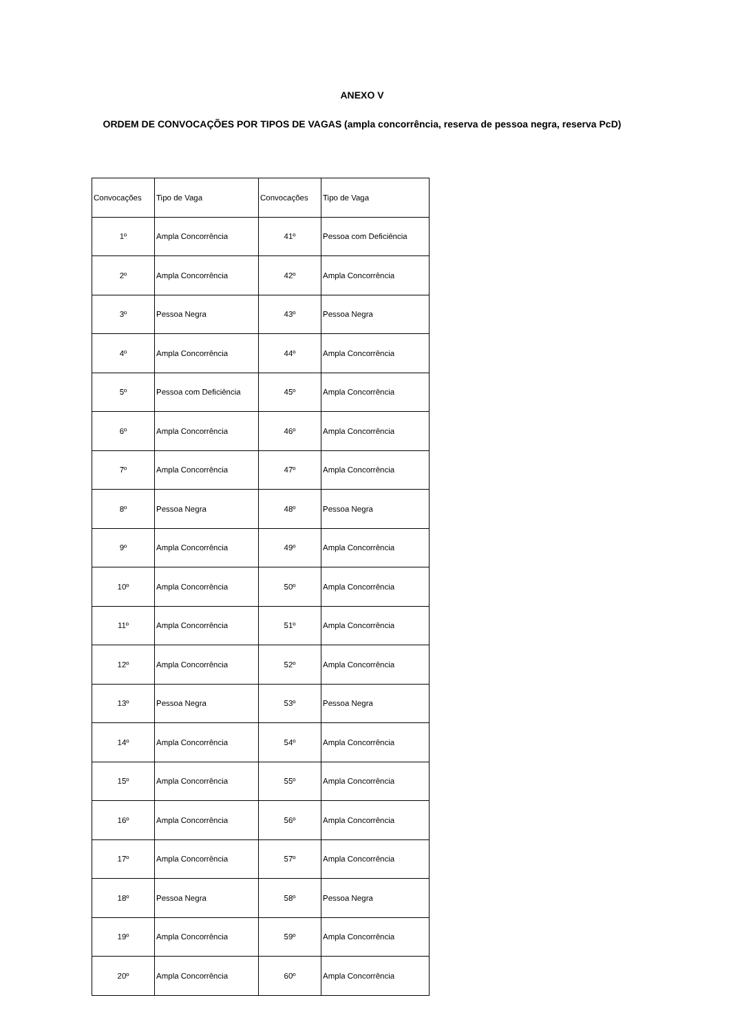ANEXO V
ORDEM DE CONVOCAÇÕES POR TIPOS DE VAGAS (ampla concorrência, reserva de pessoa negra, reserva PcD)
| Convocações | Tipo de Vaga | Convocações | Tipo de Vaga |
| 1º | Ampla Concorrência | 41º | Pessoa com Deficiência |
| 2º | Ampla Concorrência | 42º | Ampla Concorrência |
| 3º | Pessoa Negra | 43º | Pessoa Negra |
| 4º | Ampla Concorrência | 44º | Ampla Concorrência |
| 5º | Pessoa com Deficiência | 45º | Ampla Concorrência |
| 6º | Ampla Concorrência | 46º | Ampla Concorrência |
| 7º | Ampla Concorrência | 47º | Ampla Concorrência |
| 8º | Pessoa Negra | 48º | Pessoa Negra |
| 9º | Ampla Concorrência | 49º | Ampla Concorrência |
| 10º | Ampla Concorrência | 50º | Ampla Concorrência |
| 11º | Ampla Concorrência | 51º | Ampla Concorrência |
| 12º | Ampla Concorrência | 52º | Ampla Concorrência |
| 13º | Pessoa Negra | 53º | Pessoa Negra |
| 14º | Ampla Concorrência | 54º | Ampla Concorrência |
| 15º | Ampla Concorrência | 55º | Ampla Concorrência |
| 16º | Ampla Concorrência | 56º | Ampla Concorrência |
| 17º | Ampla Concorrência | 57º | Ampla Concorrência |
| 18º | Pessoa Negra | 58º | Pessoa Negra |
| 19º | Ampla Concorrência | 59º | Ampla Concorrência |
| 20º | Ampla Concorrência | 60º | Ampla Concorrência |